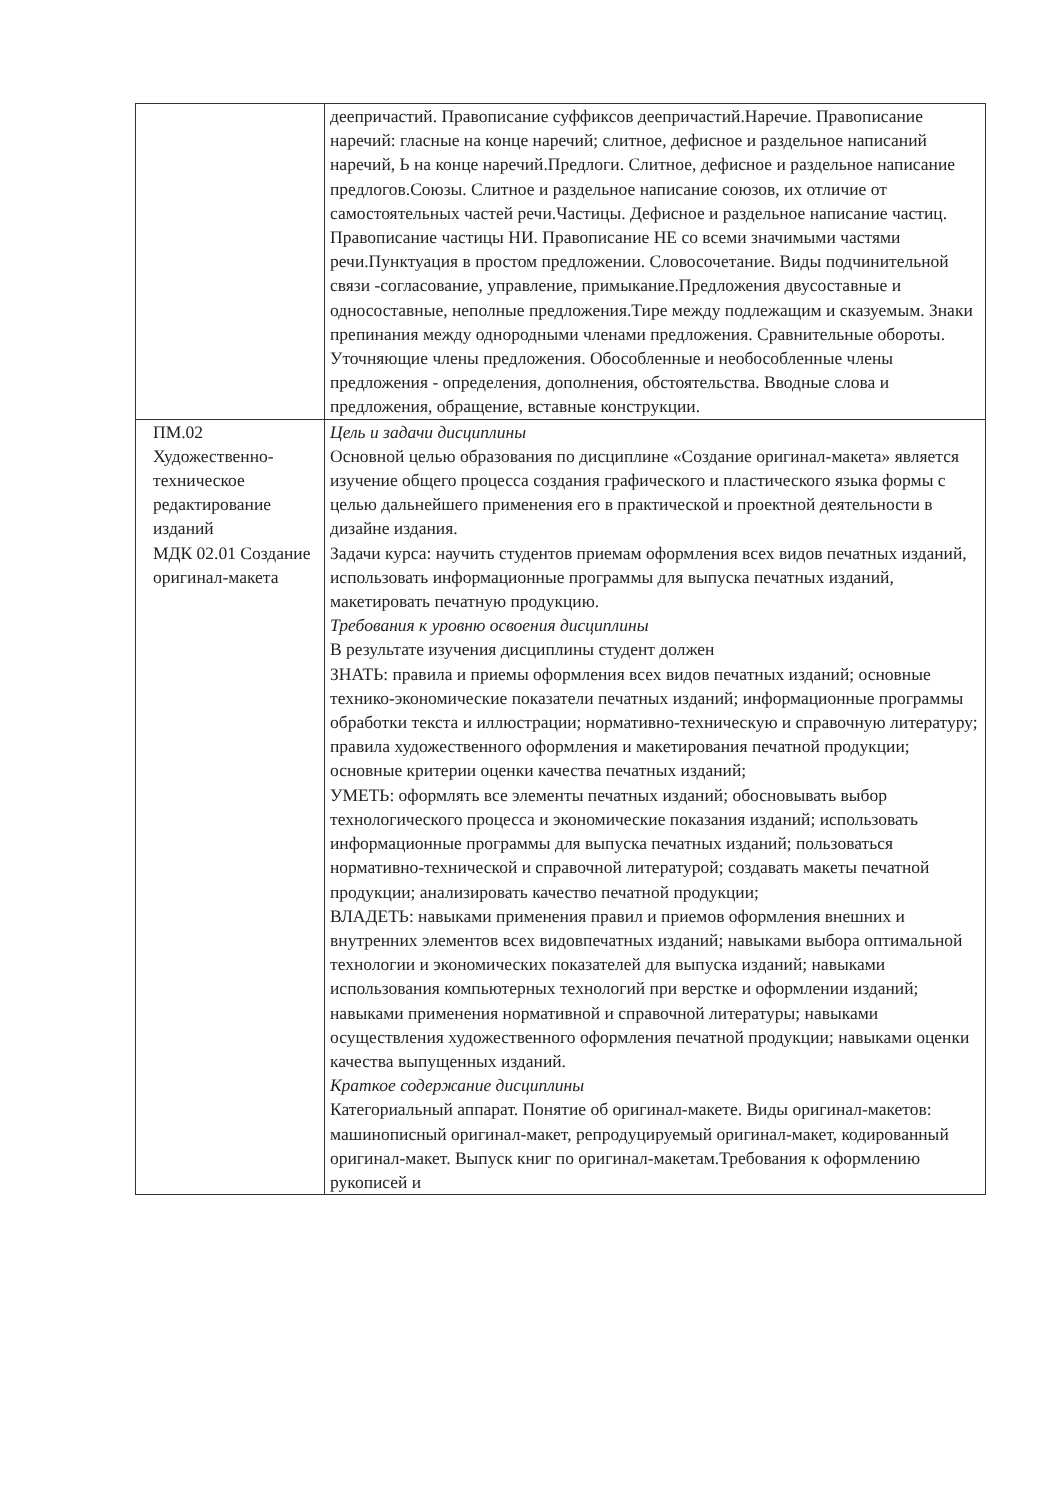| | деепричастий. Правописание суффиксов деепричастий.Наречие. Правописание наречий: гласные на конце наречий; слитное, дефисное и раздельное написаний наречий, Ь на конце наречий.Предлоги. Слитное, дефисное и раздельное написание предлогов.Союзы. Слитное и раздельное написание союзов, их отличие от самостоятельных частей речи.Частицы. Дефисное и раздельное написание частиц. Правописание частицы НИ. Правописание НЕ со всеми значимыми частями речи.Пунктуация в простом предложении. Словосочетание. Виды подчинительной связи -согласование, управление, примыкание.Предложения двусоставные и односоставные, неполные предложения.Тире между подлежащим и сказуемым. Знаки препинания между однородными членами предложения. Сравнительные обороты. Уточняющие члены предложения. Обособленные и необособленные члены предложения - определения, дополнения, обстоятельства. Вводные слова и предложения, обращение, вставные конструкции. |
| ПМ.02 Художественно-техническое редактирование изданий МДК 02.01 Создание оригинал-макета | Цель и задачи дисциплины Основной целью образования по дисциплине «Создание оригинал-макета» является изучение общего процесса создания графического и пластического языка формы с целью дальнейшего применения его в практической и проектной деятельности в дизайне издания. Задачи курса: научить студентов приемам оформления всех видов печатных изданий, использовать информационные программы для выпуска печатных изданий, макетировать печатную продукцию. Требования к уровню освоения дисциплины В результате изучения дисциплины студент должен ЗНАТЬ: правила и приемы оформления всех видов печатных изданий; основные технико-экономические показатели печатных изданий; информационные программы обработки текста и иллюстрации; нормативно-техническую и справочную литературу; правила художественного оформления и макетирования печатной продукции; основные критерии оценки качества печатных изданий; УМЕТЬ: оформлять все элементы печатных изданий; обосновывать выбор технологического процесса и экономические показания изданий; использовать информационные программы для выпуска печатных изданий; пользоваться нормативно-технической и справочной литературой; создавать макеты печатной продукции; анализировать качество печатной продукции; ВЛАДЕТЬ: навыками применения правил и приемов оформления внешних и внутренних элементов всех видовпечатных изданий; навыками выбора оптимальной технологии и экономических показателей для выпуска изданий; навыками использования компьютерных технологий при верстке и оформлении изданий; навыками применения нормативной и справочной литературы; навыками осуществления художественного оформления печатной продукции; навыками оценки качества выпущенных изданий. Краткое содержание дисциплины Категориальный аппарат. Понятие об оригинал-макете. Виды оригинал-макетов: машинописный оригинал-макет, репродуцируемый оригинал-макет, кодированный оригинал-макет. Выпуск книг по оригинал-макетам.Требования к оформлению рукописей и |